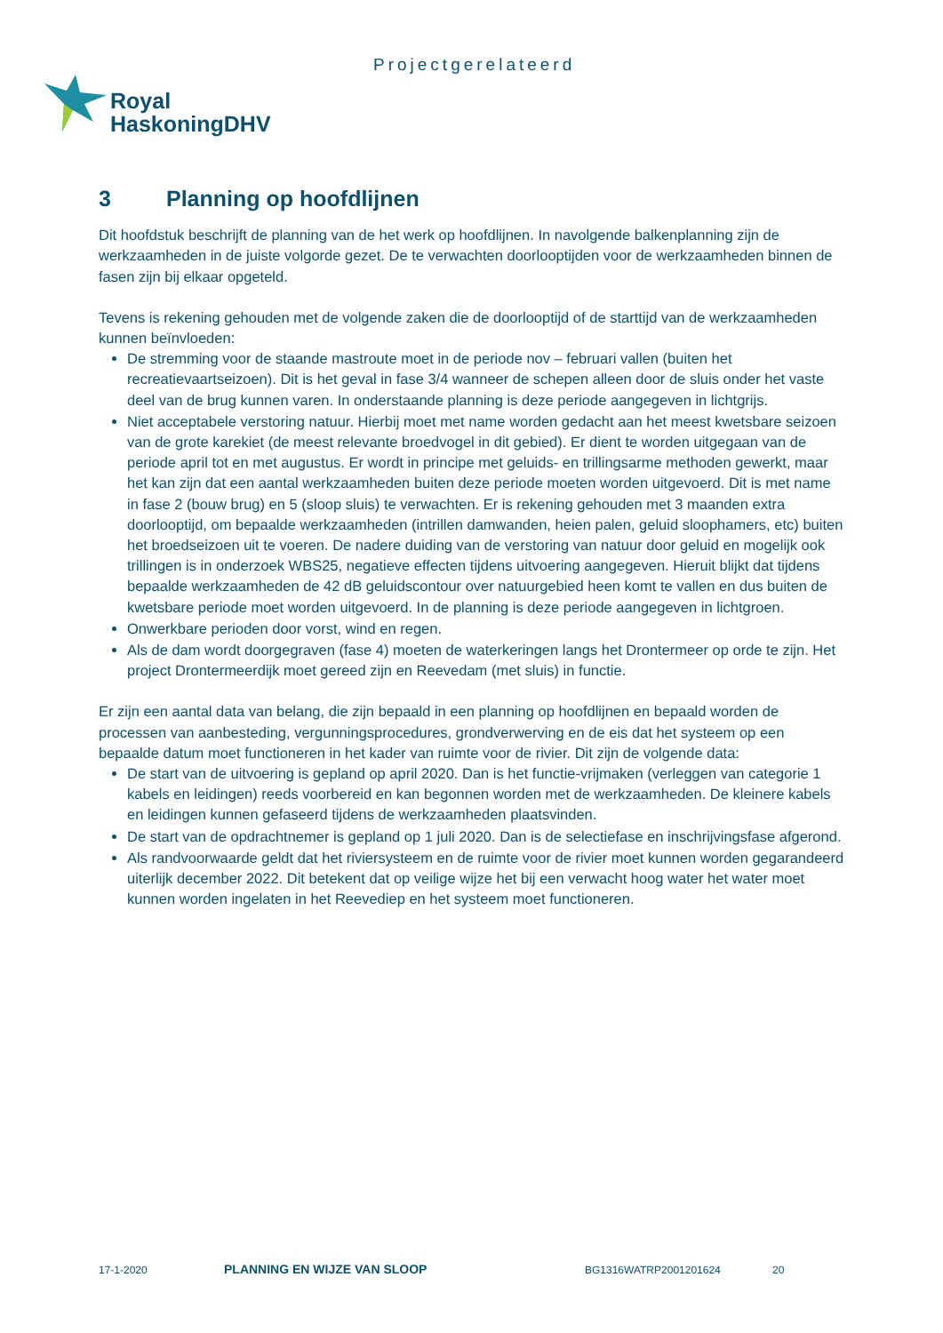Projectgerelateerd
Royal
HaskoningDHV
3 Planning op hoofdlijnen
Dit hoofdstuk beschrijft de planning van de het werk op hoofdlijnen. In navolgende balkenplanning zijn de werkzaamheden in de juiste volgorde gezet. De te verwachten doorlooptijden voor de werkzaamheden binnen de fasen zijn bij elkaar opgeteld.
Tevens is rekening gehouden met de volgende zaken die de doorlooptijd of de starttijd van de werkzaamheden kunnen beïnvloeden:
De stremming voor de staande mastroute moet in de periode nov – februari vallen (buiten het recreatievaartseizoen). Dit is het geval in fase 3/4 wanneer de schepen alleen door de sluis onder het vaste deel van de brug kunnen varen. In onderstaande planning is deze periode aangegeven in lichtgrijs.
Niet acceptabele verstoring natuur. Hierbij moet met name worden gedacht aan het meest kwetsbare seizoen van de grote karekiet (de meest relevante broedvogel in dit gebied). Er dient te worden uitgegaan van de periode april tot en met augustus. Er wordt in principe met geluids- en trillingsarme methoden gewerkt, maar het kan zijn dat een aantal werkzaamheden buiten deze periode moeten worden uitgevoerd. Dit is met name in fase 2 (bouw brug) en 5 (sloop sluis) te verwachten. Er is rekening gehouden met 3 maanden extra doorlooptijd, om bepaalde werkzaamheden (intrillen damwanden, heien palen, geluid sloophamers, etc) buiten het broedseizoen uit te voeren. De nadere duiding van de verstoring van natuur door geluid en mogelijk ook trillingen is in onderzoek WBS25, negatieve effecten tijdens uitvoering aangegeven. Hieruit blijkt dat tijdens bepaalde werkzaamheden de 42 dB geluidscontour over natuurgebied heen komt te vallen en dus buiten de kwetsbare periode moet worden uitgevoerd. In de planning is deze periode aangegeven in lichtgroen.
Onwerkbare perioden door vorst, wind en regen.
Als de dam wordt doorgegraven (fase 4) moeten de waterkeringen langs het Drontermeer op orde te zijn. Het project Drontermeerdijk moet gereed zijn en Reevedam (met sluis) in functie.
Er zijn een aantal data van belang, die zijn bepaald in een planning op hoofdlijnen en bepaald worden de processen van aanbesteding, vergunningsprocedures, grondverwerving en de eis dat het systeem op een bepaalde datum moet functioneren in het kader van ruimte voor de rivier. Dit zijn de volgende data:
De start van de uitvoering is gepland op april 2020. Dan is het functie-vrijmaken (verleggen van categorie 1 kabels en leidingen) reeds voorbereid en kan begonnen worden met de werkzaamheden. De kleinere kabels en leidingen kunnen gefaseerd tijdens de werkzaamheden plaatsvinden.
De start van de opdrachtnemer is gepland op 1 juli 2020. Dan is de selectiefase en inschrijvingsfase afgerond.
Als randvoorwaarde geldt dat het riviersysteem en de ruimte voor de rivier moet kunnen worden gegarandeerd uiterlijk december 2022. Dit betekent dat op veilige wijze het bij een verwacht hoog water het water moet kunnen worden ingelaten in het Reevediep en het systeem moet functioneren.
17-1-2020 PLANNING EN WIJZE VAN SLOOP BG1316WATRP2001201624 20